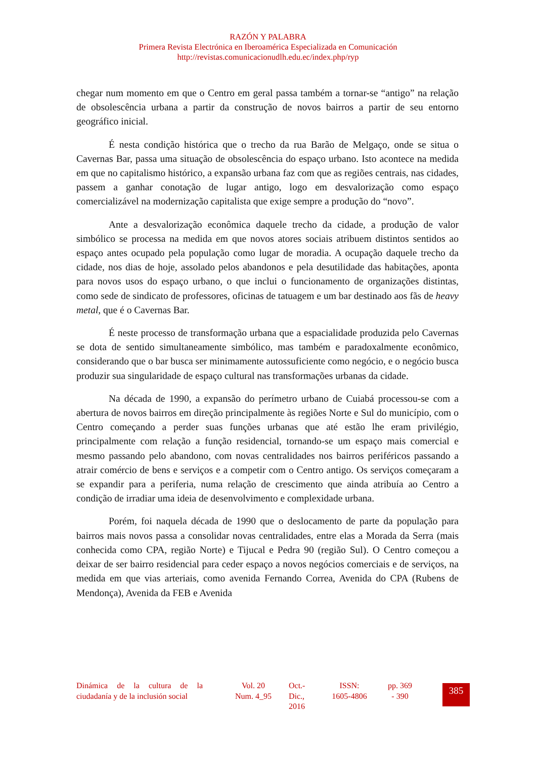RAZÓN Y PALABRA
Primera Revista Electrónica en Iberoamérica Especializada en Comunicación
http://revistas.comunicacionudlh.edu.ec/index.php/ryp
chegar num momento em que o Centro em geral passa também a tornar-se “antigo” na relação de obsolescência urbana a partir da construção de novos bairros a partir de seu entorno geográfico inicial.
É nesta condição histórica que o trecho da rua Barão de Melgaço, onde se situa o Cavernas Bar, passa uma situação de obsolescência do espaço urbano. Isto acontece na medida em que no capitalismo histórico, a expansão urbana faz com que as regiões centrais, nas cidades, passem a ganhar conotação de lugar antigo, logo em desvalorização como espaço comercializável na modernização capitalista que exige sempre a produção do “novo”.
Ante a desvalorização econômica daquele trecho da cidade, a produção de valor simbólico se processa na medida em que novos atores sociais atribuem distintos sentidos ao espaço antes ocupado pela população como lugar de moradia. A ocupação daquele trecho da cidade, nos dias de hoje, assolado pelos abandonos e pela desutilidade das habitações, aponta para novos usos do espaço urbano, o que inclui o funcionamento de organizações distintas, como sede de sindicato de professores, oficinas de tatuagem e um bar destinado aos fãs de heavy metal, que é o Cavernas Bar.
É neste processo de transformação urbana que a espacialidade produzida pelo Cavernas se dota de sentido simultaneamente simbólico, mas também e paradoxalmente econômico, considerando que o bar busca ser minimamente autossuficiente como negócio, e o negócio busca produzir sua singularidade de espaço cultural nas transformações urbanas da cidade.
Na década de 1990, a expansão do perímetro urbano de Cuiabá processou-se com a abertura de novos bairros em direção principalmente às regiões Norte e Sul do município, com o Centro começando a perder suas funções urbanas que até estão lhe eram privilégio, principalmente com relação a função residencial, tornando-se um espaço mais comercial e mesmo passando pelo abandono, com novas centralidades nos bairros periféricos passando a atrair comércio de bens e serviços e a competir com o Centro antigo. Os serviços começaram a se expandir para a periferia, numa relação de crescimento que ainda atribuía ao Centro a condição de irradiar uma ideia de desenvolvimento e complexidade urbana.
Porém, foi naquela década de 1990 que o deslocamento de parte da população para bairros mais novos passa a consolidar novas centralidades, entre elas a Morada da Serra (mais conhecida como CPA, região Norte) e Tijucal e Pedra 90 (região Sul). O Centro começou a deixar de ser bairro residencial para ceder espaço a novos negócios comerciais e de serviços, na medida em que vias arteriais, como avenida Fernando Correa, Avenida do CPA (Rubens de Mendonça), Avenida da FEB e Avenida
Dinámica de la cultura de la ciudadanía y de la inclusión social
Vol. 20
Num. 4_95
Oct.-
Dic.,
2016
ISSN:
1605-4806
pp. 369
- 390
385